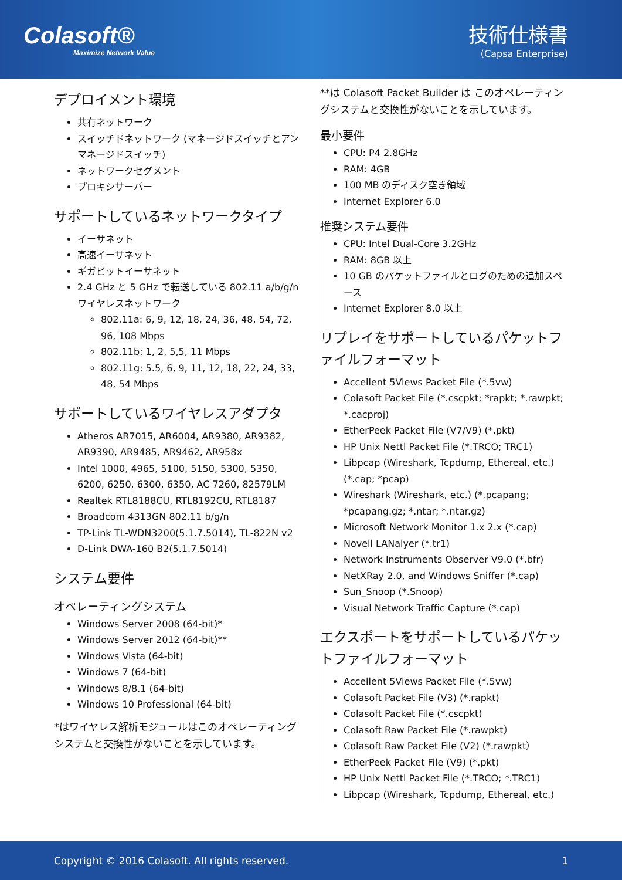Colasoft®
Maximize Network Value
技術仕様書
(Capsa Enterprise)
デプロイメント環境
共有ネットワーク
スイッチドネットワーク (マネージドスイッチとアンマネージドスイッチ)
ネットワークセグメント
プロキシサーバー
サポートしているネットワークタイプ
イーサネット
高速イーサネット
ギガビットイーサネット
2.4 GHz と 5 GHz で転送している 802.11 a/b/g/n ワイヤレスネットワーク
802.11a: 6, 9, 12, 18, 24, 36, 48, 54, 72, 96, 108 Mbps
802.11b: 1, 2, 5,5, 11 Mbps
802.11g: 5.5, 6, 9, 11, 12, 18, 22, 24, 33, 48, 54 Mbps
サポートしているワイヤレスアダプタ
Atheros AR7015, AR6004, AR9380, AR9382, AR9390, AR9485, AR9462, AR958x
Intel 1000, 4965, 5100, 5150, 5300, 5350, 6200, 6250, 6300, 6350, AC 7260, 82579LM
Realtek RTL8188CU, RTL8192CU, RTL8187
Broadcom 4313GN 802.11 b/g/n
TP-Link TL-WDN3200(5.1.7.5014), TL-822N v2
D-Link DWA-160 B2(5.1.7.5014)
システム要件
オペレーティングシステム
Windows Server 2008 (64-bit)*
Windows Server 2012 (64-bit)**
Windows Vista (64-bit)
Windows 7 (64-bit)
Windows 8/8.1 (64-bit)
Windows 10 Professional (64-bit)
*はワイヤレス解析モジュールはこのオペレーティングシステムと交換性がないことを示しています。
**は Colasoft Packet Builder は このオペレーティングシステムと交換性がないことを示しています。
最小要件
CPU: P4 2.8GHz
RAM: 4GB
100 MB のディスク空き領域
Internet Explorer 6.0
推奨システム要件
CPU: Intel Dual-Core 3.2GHz
RAM: 8GB 以上
10 GB のパケットファイルとログのための追加スペース
Internet Explorer 8.0 以上
リプレイをサポートしているパケットファイルフォーマット
Accellent 5Views Packet File (*.5vw)
Colasoft Packet File (*.cscpkt; *rapkt; *.rawpkt; *.cacproj)
EtherPeek Packet File (V7/V9) (*.pkt)
HP Unix Nettl Packet File (*.TRCO; TRC1)
Libpcap (Wireshark, Tcpdump, Ethereal, etc.) (*.cap; *pcap)
Wireshark (Wireshark, etc.) (*.pcapang; *pcapang.gz; *.ntar; *.ntar.gz)
Microsoft Network Monitor 1.x 2.x (*.cap)
Novell LANalyer (*.tr1)
Network Instruments Observer V9.0 (*.bfr)
NetXRay 2.0, and Windows Sniffer (*.cap)
Sun_Snoop (*.Snoop)
Visual Network Traffic Capture (*.cap)
エクスポートをサポートしているパケットファイルフォーマット
Accellent 5Views Packet File (*.5vw)
Colasoft Packet File (V3) (*.rapkt)
Colasoft Packet File (*.cscpkt)
Colasoft Raw Packet File (*.rawpkt）
Colasoft Raw Packet File (V2) (*.rawpkt）
EtherPeek Packet File (V9) (*.pkt)
HP Unix Nettl Packet File (*.TRCO; *.TRC1)
Libpcap (Wireshark, Tcpdump, Ethereal, etc.)
Copyright © 2016 Colasoft. All rights reserved. 1